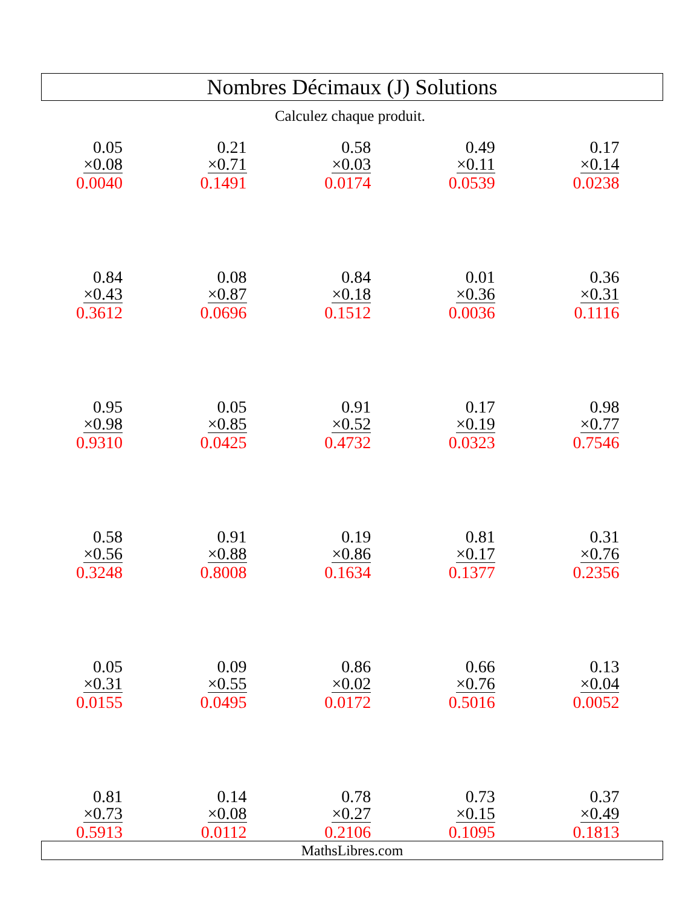Nombres Décimaux (J) Solutions
Calculez chaque produit.
0.05
×0.08
0.0040
0.21
×0.71
0.1491
0.58
×0.03
0.0174
0.49
×0.11
0.0539
0.17
×0.14
0.0238
0.84
×0.43
0.3612
0.08
×0.87
0.0696
0.84
×0.18
0.1512
0.01
×0.36
0.0036
0.36
×0.31
0.1116
0.95
×0.98
0.9310
0.05
×0.85
0.0425
0.91
×0.52
0.4732
0.17
×0.19
0.0323
0.98
×0.77
0.7546
0.58
×0.56
0.3248
0.91
×0.88
0.8008
0.19
×0.86
0.1634
0.81
×0.17
0.1377
0.31
×0.76
0.2356
0.05
×0.31
0.0155
0.09
×0.55
0.0495
0.86
×0.02
0.0172
0.66
×0.76
0.5016
0.13
×0.04
0.0052
0.81
×0.73
0.5913
0.14
×0.08
0.0112
0.78
×0.27
0.2106
0.73
×0.15
0.1095
0.37
×0.49
0.1813
MathsLibres.com